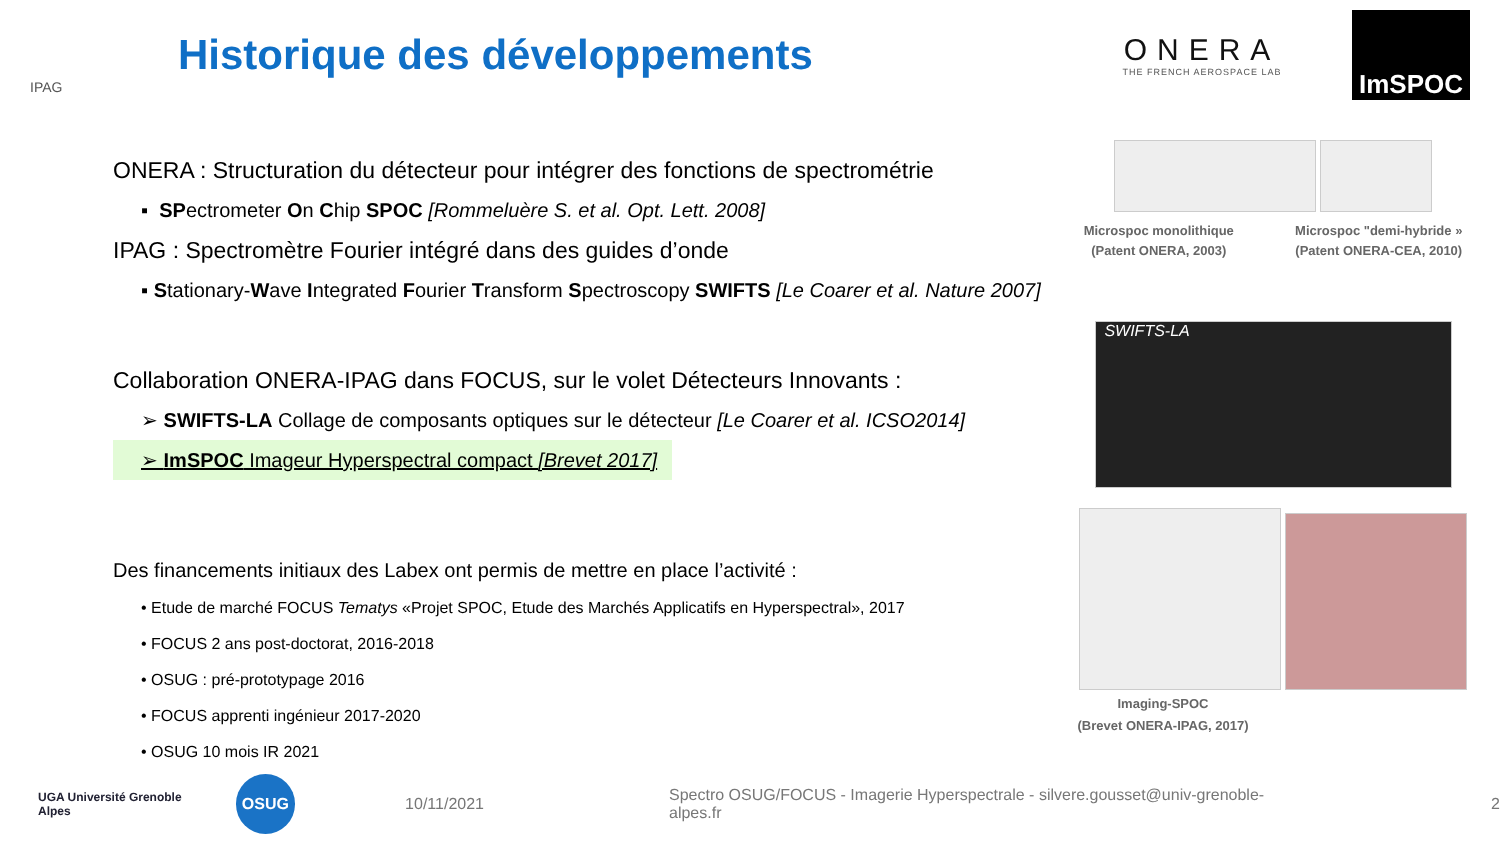IPAG
Historique des développements
ONERA
THE FRENCH AEROSPACE LAB
ImSPOC
ONERA : Structuration du détecteur pour intégrer des fonctions de spectrométrie
▪ SPectrometer On Chip SPOC [Rommeluère S. et al. Opt. Lett. 2008]
IPAG : Spectromètre Fourier intégré dans des guides d’onde
▪ Stationary-Wave Integrated Fourier Transform Spectroscopy SWIFTS [Le Coarer et al. Nature 2007]
Collaboration ONERA-IPAG dans FOCUS, sur le volet Détecteurs Innovants :
➢ SWIFTS-LA Collage de composants optiques sur le détecteur [Le Coarer et al. ICSO2014]
➢ ImSPOC Imageur Hyperspectral compact [Brevet 2017]
Des financements initiaux des Labex ont permis de mettre en place l’activité :
• Etude de marché FOCUS Tematys «Projet SPOC, Etude des Marchés Applicatifs en Hyperspectral», 2017
• FOCUS 2 ans post-doctorat, 2016-2018
• OSUG : pré-prototypage 2016
• FOCUS apprenti ingénieur 2017-2020
• OSUG 10 mois IR 2021
Microspoc monolithique
(Patent ONERA, 2003) Microspoc "demi-hybride »
(Patent ONERA-CEA, 2010)
SWIFTS-LA
Imaging-SPOC
(Brevet ONERA-IPAG, 2017)
UGA Université Grenoble Alpes OSUG 10/11/2021 Spectro OSUG/FOCUS - Imagerie Hyperspectrale - silvere.gousset@univ-grenoble-alpes.fr 2